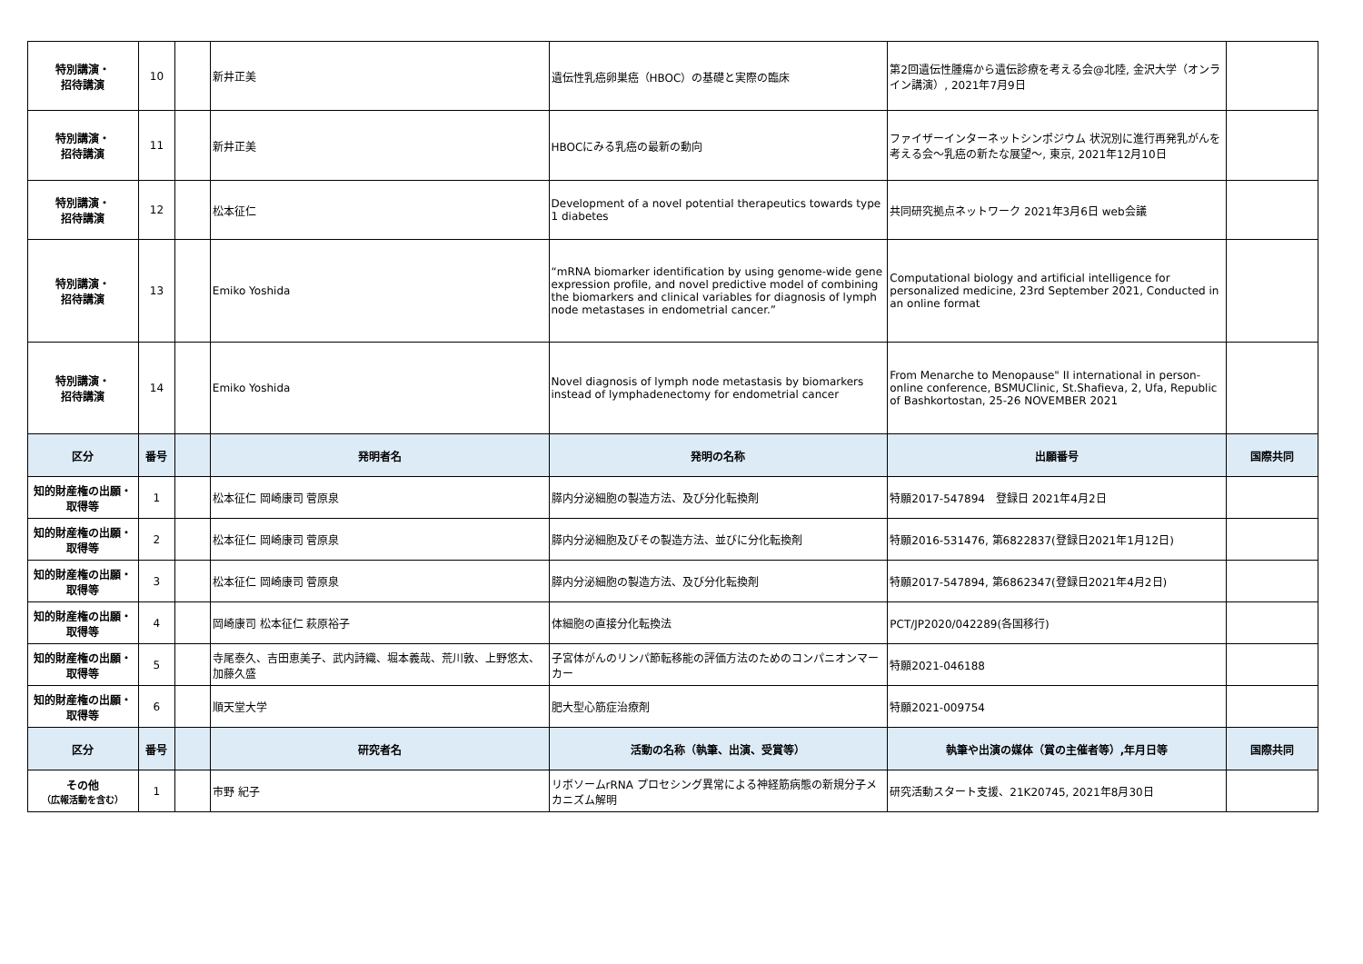| 特別講演・ 招待講演 | 10 | | 新井正美 | 遺伝性乳癌卵巣癌（HBOC）の基礎と実際の臨床 | 第2回遺伝性腫瘍から遺伝診療を考える会@北陸, 金沢大学（オンライン講演）, 2021年7月9日 | |
| 特別講演・ 招待講演 | 11 | | 新井正美 | HBOCにみる乳癌の最新の動向 | ファイザーインターネットシンポジウム 状況別に進行再発乳がんを考える会～乳癌の新たな展望～, 東京, 2021年12月10日 | |
| 特別講演・ 招待講演 | 12 | | 松本征仁 | Development of a novel potential therapeutics towards type 1 diabetes | 共同研究拠点ネットワーク 2021年3月6日 web会議 | |
| 特別講演・ 招待講演 | 13 | | Emiko Yoshida | “mRNA biomarker identification by using genome-wide gene expression profile, and novel predictive model of combining the biomarkers and clinical variables for diagnosis of lymph node metastases in endometrial cancer.” | Computational biology and artificial intelligence for personalized medicine, 23rd September 2021, Conducted in an online format | |
| 特別講演・ 招待講演 | 14 | | Emiko Yoshida | Novel diagnosis of lymph node metastasis by biomarkers instead of lymphadenectomy for endometrial cancer | From Menarche to Menopause" II international in person-online conference, BSMUClinic, St.Shafieva, 2, Ufa, Republic of Bashkortostan, 25-26 NOVEMBER 2021 | |
| 区分 | 番号 | | 発明者名 | 発明の名称 | 出願番号 | 国際共同 |
| 知的財産権の出願・ 取得等 | 1 | | 松本征仁 岡崎康司 菅原泉 | 膵内分泌細胞の製造方法、及び分化転換剤 | 特願2017-547894 登録日 2021年4月2日 | |
| 知的財産権の出願・ 取得等 | 2 | | 松本征仁 岡崎康司 菅原泉 | 膵内分泌細胞及びその製造方法、並びに分化転換剤 | 特願2016-531476, 第6822837(登録日2021年1月12日) | |
| 知的財産権の出願・ 取得等 | 3 | | 松本征仁 岡崎康司 菅原泉 | 膵内分泌細胞の製造方法、及び分化転換剤 | 特願2017-547894, 第6862347(登録日2021年4月2日) | |
| 知的財産権の出願・ 取得等 | 4 | | 岡崎康司 松本征仁 萩原裕子 | 体細胞の直接分化転換法 | PCT/JP2020/042289(各国移行) | |
| 知的財産権の出願・ 取得等 | 5 | | 寺尾泰久、吉田恵美子、武内詩織、堀本義哉、荒川敦、上野悠太、加藤久盛 | 子宮体がんのリンパ節転移能の評価方法のためのコンパニオンマーカー | 特願2021-046188 | |
| 知的財産権の出願・ 取得等 | 6 | | 順天堂大学 | 肥大型心筋症治療剤 | 特願2021-009754 | |
| 区分 | 番号 | | 研究者名 | 活動の名称（執筆、出演、受賞等） | 執筆や出演の媒体（賞の主催者等）,年月日等 | 国際共同 |
| その他 （広報活動を含む） | 1 | | 市野 紀子 | リボソームrRNA プロセシング異常による神経筋病態の新規分子メカニズム解明 | 研究活動スタート支援、21K20745, 2021年8月30日 | |